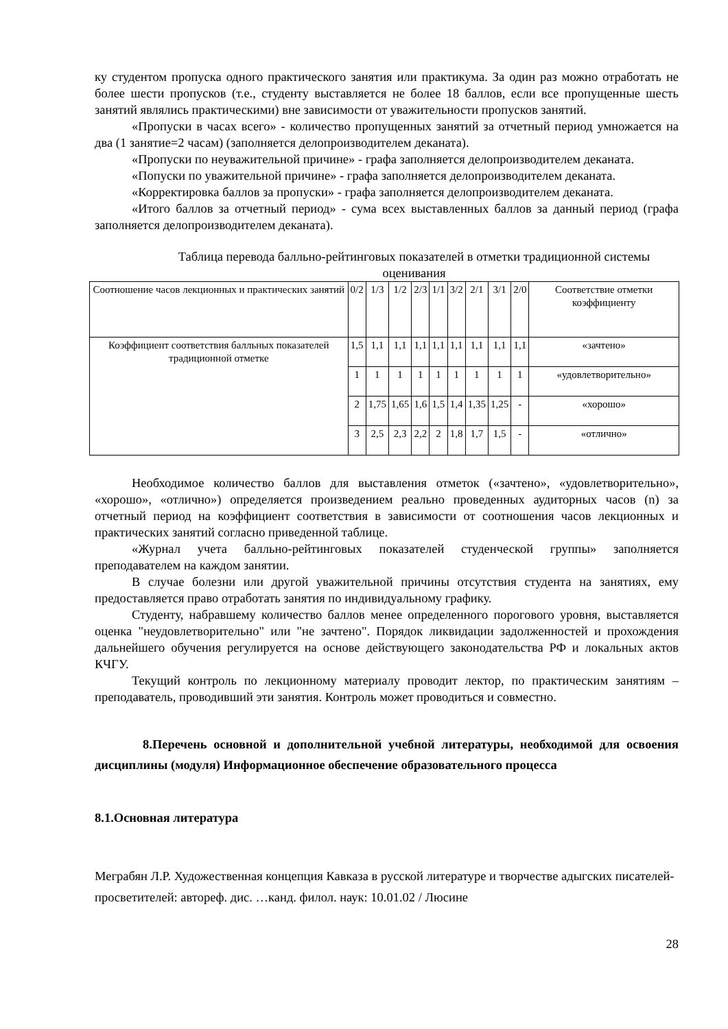ку студентом пропуска одного практического занятия или практикума. За один раз можно отработать не более шести пропусков (т.е., студенту выставляется не более 18 баллов, если все пропущенные шесть занятий являлись практическими) вне зависимости от уважительности пропусков занятий.
«Пропуски в часах всего» - количество пропущенных занятий за отчетный период умножается на два (1 занятие=2 часам) (заполняется делопроизводителем деканата).
«Пропуски по неуважительной причине» - графа заполняется делопроизводителем деканата.
«Попуски по уважительной причине» - графа заполняется делопроизводителем деканата.
«Корректировка баллов за пропуски» - графа заполняется делопроизводителем деканата.
«Итого баллов за отчетный период» - сума всех выставленных баллов за данный период (графа заполняется делопроизводителем деканата).
Таблица перевода балльно-рейтинговых показателей в отметки традиционной системы оценивания
| Соотношение часов лекционных и практических занятий | 0/2 | 1/3 | 1/2 | 2/3 | 1/1 | 3/2 | 2/1 | 3/1 | 2/0 | Соответствие отметки коэффициенту |
| Коэффициент соответствия балльных показателей традиционной отметке | 1,5 | 1,1 | 1,1 | 1,1 | 1,1 | 1,1 | 1,1 | 1,1 | 1,1 | «зачтено» |
| | 1 | 1 | 1 | 1 | 1 | 1 | 1 | 1 | 1 | «удовлетворительно» |
| | 2 | 1,75 | 1,65 | 1,6 | 1,5 | 1,4 | 1,35 | 1,25 | - | «хорошо» |
| | 3 | 2,5 | 2,3 | 2,2 | 2 | 1,8 | 1,7 | 1,5 | - | «отлично» |
Необходимое количество баллов для выставления отметок («зачтено», «удовлетворительно», «хорошо», «отлично») определяется произведением реально проведенных аудиторных часов (n) за отчетный период на коэффициент соответствия в зависимости от соотношения часов лекционных и практических занятий согласно приведенной таблице.
«Журнал учета балльно-рейтинговых показателей студенческой группы» заполняется преподавателем на каждом занятии.
В случае болезни или другой уважительной причины отсутствия студента на занятиях, ему предоставляется право отработать занятия по индивидуальному графику.
Студенту, набравшему количество баллов менее определенного порогового уровня, выставляется оценка "неудовлетворительно" или "не зачтено". Порядок ликвидации задолженностей и прохождения дальнейшего обучения регулируется на основе действующего законодательства РФ и локальных актов КЧГУ.
Текущий контроль по лекционному материалу проводит лектор, по практическим занятиям – преподаватель, проводивший эти занятия. Контроль может проводиться и совместно.
8.Перечень основной и дополнительной учебной литературы, необходимой для освоения дисциплины (модуля) Информационное обеспечение образовательного процесса
8.1.Основная литература
Меграбян Л.Р. Художественная концепция Кавказа в русской литературе и творчестве адыгских писателей-просветителей: автореф. дис. …канд. филол. наук: 10.01.02 / Люсине
28